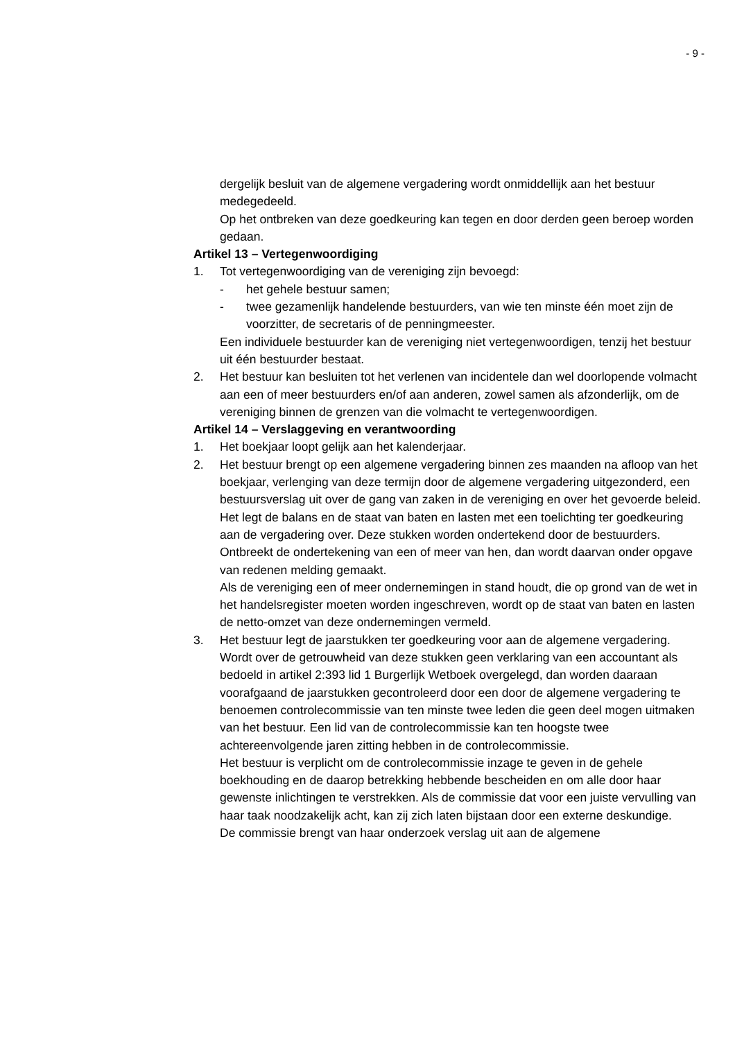- 9 -
dergelijk besluit van de algemene vergadering wordt onmiddellijk aan het bestuur medegedeeld.
Op het ontbreken van deze goedkeuring kan tegen en door derden geen beroep worden gedaan.
Artikel 13 – Vertegenwoordiging
1. Tot vertegenwoordiging van de vereniging zijn bevoegd:
- het gehele bestuur samen;
- twee gezamenlijk handelende bestuurders, van wie ten minste één moet zijn de voorzitter, de secretaris of de penningmeester.
Een individuele bestuurder kan de vereniging niet vertegenwoordigen, tenzij het bestuur uit één bestuurder bestaat.
2. Het bestuur kan besluiten tot het verlenen van incidentele dan wel doorlopende volmacht aan een of meer bestuurders en/of aan anderen, zowel samen als afzonderlijk, om de vereniging binnen de grenzen van die volmacht te vertegenwoordigen.
Artikel 14 – Verslaggeving en verantwoording
1. Het boekjaar loopt gelijk aan het kalenderjaar.
2. Het bestuur brengt op een algemene vergadering binnen zes maanden na afloop van het boekjaar, verlenging van deze termijn door de algemene vergadering uitgezonderd, een bestuursverslag uit over de gang van zaken in de vereniging en over het gevoerde beleid. Het legt de balans en de staat van baten en lasten met een toelichting ter goedkeuring aan de vergadering over. Deze stukken worden ondertekend door de bestuurders. Ontbreekt de ondertekening van een of meer van hen, dan wordt daarvan onder opgave van redenen melding gemaakt.
Als de vereniging een of meer ondernemingen in stand houdt, die op grond van de wet in het handelsregister moeten worden ingeschreven, wordt op de staat van baten en lasten de netto-omzet van deze ondernemingen vermeld.
3. Het bestuur legt de jaarstukken ter goedkeuring voor aan de algemene vergadering.
Wordt over de getrouwheid van deze stukken geen verklaring van een accountant als bedoeld in artikel 2:393 lid 1 Burgerlijk Wetboek overgelegd, dan worden daaraan voorafgaand de jaarstukken gecontroleerd door een door de algemene vergadering te benoemen controlecommissie van ten minste twee leden die geen deel mogen uitmaken van het bestuur. Een lid van de controlecommissie kan ten hoogste twee achtereenvolgende jaren zitting hebben in de controlecommissie.
Het bestuur is verplicht om de controlecommissie inzage te geven in de gehele boekhouding en de daarop betrekking hebbende bescheiden en om alle door haar gewenste inlichtingen te verstrekken. Als de commissie dat voor een juiste vervulling van haar taak noodzakelijk acht, kan zij zich laten bijstaan door een externe deskundige.
De commissie brengt van haar onderzoek verslag uit aan de algemene